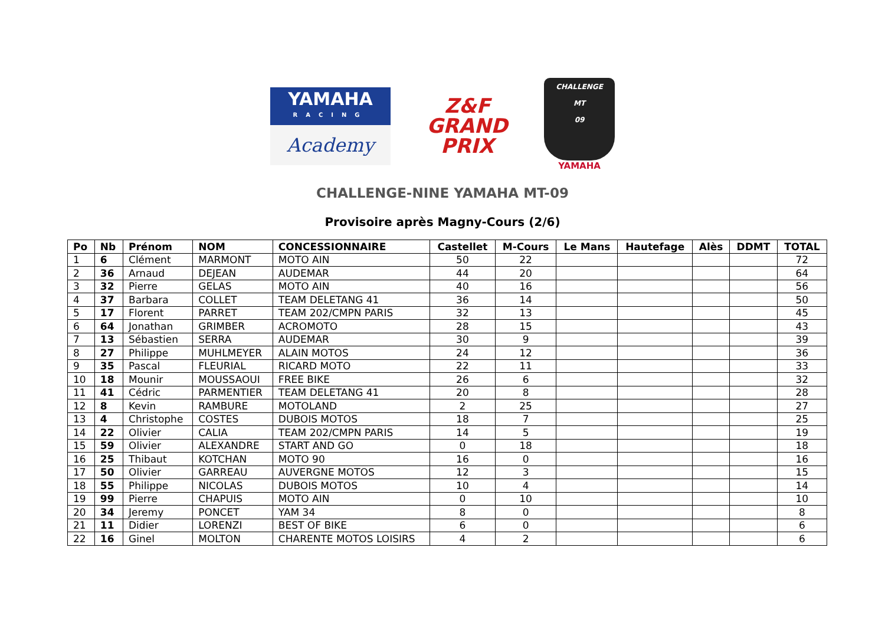YAMAHA
RACING
Academy
Z&F
GRAND PRIX
CHALLENGE
MT
09
YAMAHA
CHALLENGE-NINE YAMAHA MT-09
Provisoire après Magny-Cours (2/6)
| Po | Nb | Prénom | NOM | CONCESSIONNAIRE | Castellet | M-Cours | Le Mans | Hautefage | Alès | DDMT | TOTAL |
| --- | --- | --- | --- | --- | --- | --- | --- | --- | --- | --- | --- |
| 1 | 6 | Clément | MARMONT | MOTO AIN | 50 | 22 | | | | | 72 |
| 2 | 36 | Arnaud | DEJEAN | AUDEMAR | 44 | 20 | | | | | 64 |
| 3 | 32 | Pierre | GELAS | MOTO AIN | 40 | 16 | | | | | 56 |
| 4 | 37 | Barbara | COLLET | TEAM DELETANG 41 | 36 | 14 | | | | | 50 |
| 5 | 17 | Florent | PARRET | TEAM 202/CMPN PARIS | 32 | 13 | | | | | 45 |
| 6 | 64 | Jonathan | GRIMBER | ACROMOTO | 28 | 15 | | | | | 43 |
| 7 | 13 | Sébastien | SERRA | AUDEMAR | 30 | 9 | | | | | 39 |
| 8 | 27 | Philippe | MUHLMEYER | ALAIN MOTOS | 24 | 12 | | | | | 36 |
| 9 | 35 | Pascal | FLEURIAL | RICARD MOTO | 22 | 11 | | | | | 33 |
| 10 | 18 | Mounir | MOUSSAOUI | FREE BIKE | 26 | 6 | | | | | 32 |
| 11 | 41 | Cédric | PARMENTIER | TEAM DELETANG 41 | 20 | 8 | | | | | 28 |
| 12 | 8 | Kevin | RAMBURE | MOTOLAND | 2 | 25 | | | | | 27 |
| 13 | 4 | Christophe | COSTES | DUBOIS MOTOS | 18 | 7 | | | | | 25 |
| 14 | 22 | Olivier | CALIA | TEAM 202/CMPN PARIS | 14 | 5 | | | | | 19 |
| 15 | 59 | Olivier | ALEXANDRE | START AND GO | 0 | 18 | | | | | 18 |
| 16 | 25 | Thibaut | KOTCHAN | MOTO 90 | 16 | 0 | | | | | 16 |
| 17 | 50 | Olivier | GARREAU | AUVERGNE MOTOS | 12 | 3 | | | | | 15 |
| 18 | 55 | Philippe | NICOLAS | DUBOIS MOTOS | 10 | 4 | | | | | 14 |
| 19 | 99 | Pierre | CHAPUIS | MOTO AIN | 0 | 10 | | | | | 10 |
| 20 | 34 | Jeremy | PONCET | YAM 34 | 8 | 0 | | | | | 8 |
| 21 | 11 | Didier | LORENZI | BEST OF BIKE | 6 | 0 | | | | | 6 |
| 22 | 16 | Ginel | MOLTON | CHARENTE MOTOS LOISIRS | 4 | 2 | | | | | 6 |